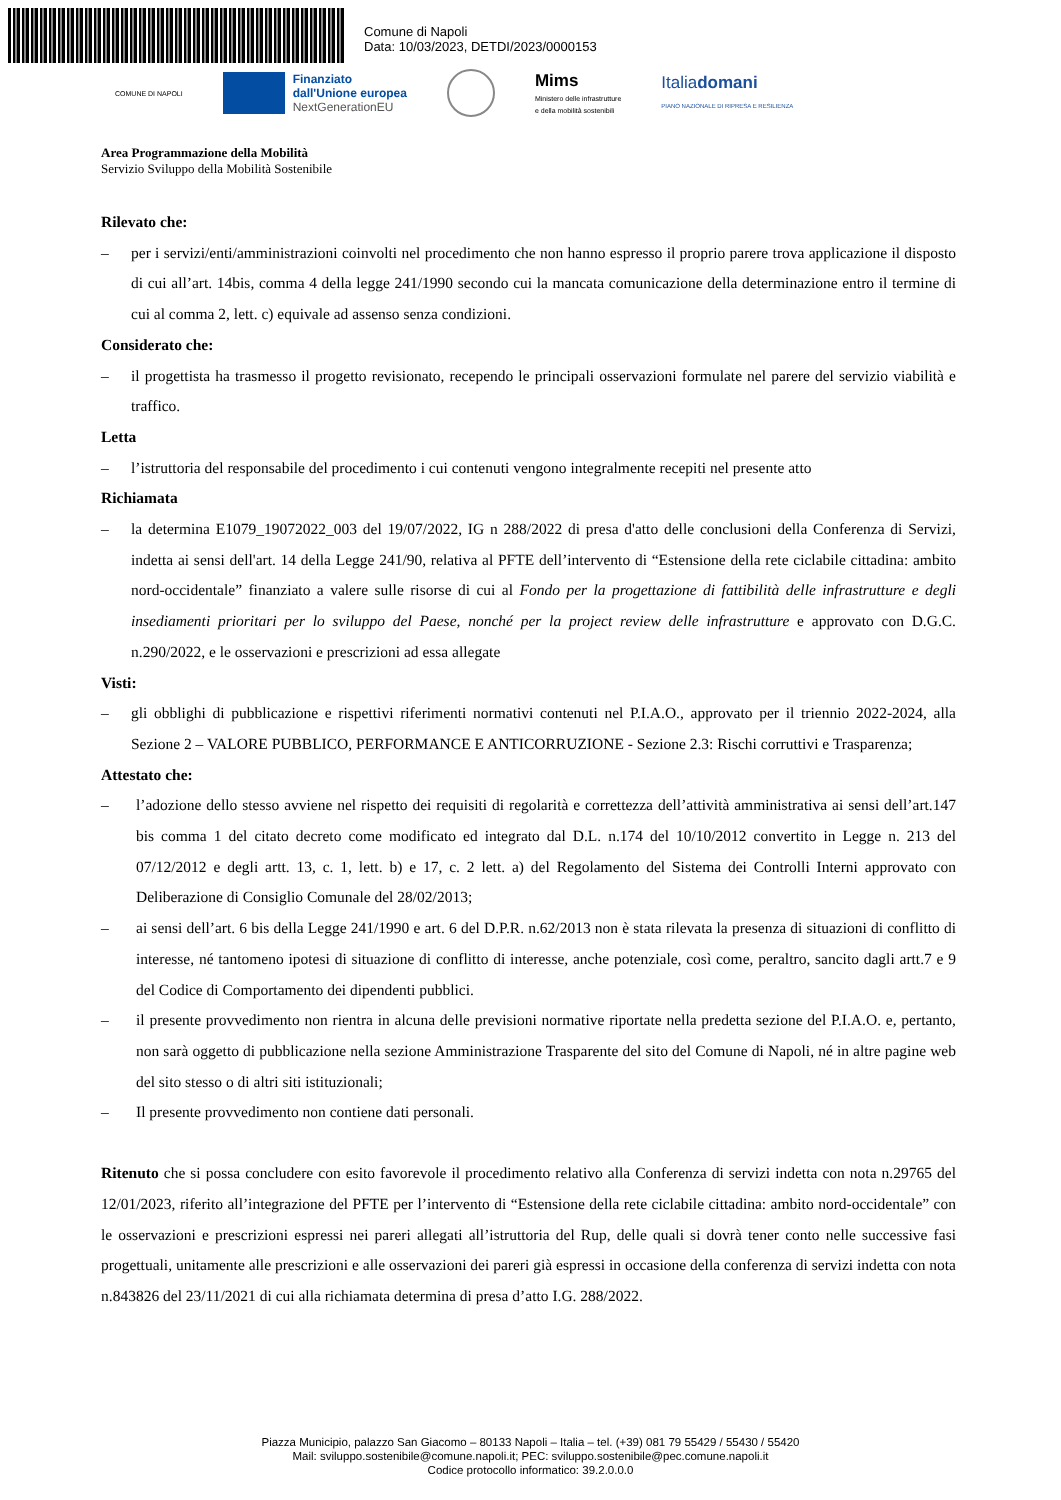Comune di Napoli
Data: 10/03/2023, DETDI/2023/0000153
COMUNE DI NAPOLI
Finanziato
dall'Unione europea
NextGenerationEU
Mims
Ministero delle infrastrutture
e della mobilità sostenibili
Italiadomani
PIANO NAZIONALE DI RIPRESA E RESILIENZA
Area Programmazione della Mobilità
Servizio Sviluppo della Mobilità Sostenibile
Rilevato che:
– per i servizi/enti/amministrazioni coinvolti nel procedimento che non hanno espresso il proprio parere trova applicazione il disposto di cui all’art. 14bis, comma 4 della legge 241/1990 secondo cui la mancata comunicazione della determinazione entro il termine di cui al comma 2, lett. c) equivale ad assenso senza condizioni.
Considerato che:
– il progettista ha trasmesso il progetto revisionato, recependo le principali osservazioni formulate nel parere del servizio viabilità e traffico.
Letta
– l’istruttoria del responsabile del procedimento i cui contenuti vengono integralmente recepiti nel presente atto
Richiamata
– la determina E1079_19072022_003 del 19/07/2022, IG n 288/2022 di presa d'atto delle conclusioni della Conferenza di Servizi, indetta ai sensi dell'art. 14 della Legge 241/90, relativa al PFTE dell’intervento di “Estensione della rete ciclabile cittadina: ambito nord-occidentale” finanziato a valere sulle risorse di cui al Fondo per la progettazione di fattibilità delle infrastrutture e degli insediamenti prioritari per lo sviluppo del Paese, nonché per la project review delle infrastrutture e approvato con D.G.C. n.290/2022, e le osservazioni e prescrizioni ad essa allegate
Visti:
– gli obblighi di pubblicazione e rispettivi riferimenti normativi contenuti nel P.I.A.O., approvato per il triennio 2022-2024, alla Sezione 2 – VALORE PUBBLICO, PERFORMANCE E ANTICORRUZIONE - Sezione 2.3: Rischi corruttivi e Trasparenza;
Attestato che:
– l’adozione dello stesso avviene nel rispetto dei requisiti di regolarità e correttezza dell’attività amministrativa ai sensi dell’art.147 bis comma 1 del citato decreto come modificato ed integrato dal D.L. n.174 del 10/10/2012 convertito in Legge n. 213 del 07/12/2012 e degli artt. 13, c. 1, lett. b) e 17, c. 2 lett. a) del Regolamento del Sistema dei Controlli Interni approvato con Deliberazione di Consiglio Comunale del 28/02/2013;
– ai sensi dell’art. 6 bis della Legge 241/1990 e art. 6 del D.P.R. n.62/2013 non è stata rilevata la presenza di situazioni di conflitto di interesse, né tantomeno ipotesi di situazione di conflitto di interesse, anche potenziale, così come, peraltro, sancito dagli artt.7 e 9 del Codice di Comportamento dei dipendenti pubblici.
– il presente provvedimento non rientra in alcuna delle previsioni normative riportate nella predetta sezione del P.I.A.O. e, pertanto, non sarà oggetto di pubblicazione nella sezione Amministrazione Trasparente del sito del Comune di Napoli, né in altre pagine web del sito stesso o di altri siti istituzionali;
– Il presente provvedimento non contiene dati personali.
Ritenuto che si possa concludere con esito favorevole il procedimento relativo alla Conferenza di servizi indetta con nota n.29765 del 12/01/2023, riferito all’integrazione del PFTE per l’intervento di “Estensione della rete ciclabile cittadina: ambito nord-occidentale” con le osservazioni e prescrizioni espressi nei pareri allegati all’istruttoria del Rup, delle quali si dovrà tener conto nelle successive fasi progettuali, unitamente alle prescrizioni e alle osservazioni dei pareri già espressi in occasione della conferenza di servizi indetta con nota n.843826 del 23/11/2021 di cui alla richiamata determina di presa d’atto I.G. 288/2022.
Piazza Municipio, palazzo San Giacomo – 80133 Napoli – Italia – tel. (+39) 081 79 55429 / 55430 / 55420
Mail: sviluppo.sostenibile@comune.napoli.it; PEC: sviluppo.sostenibile@pec.comune.napoli.it
Codice protocollo informatico: 39.2.0.0.0